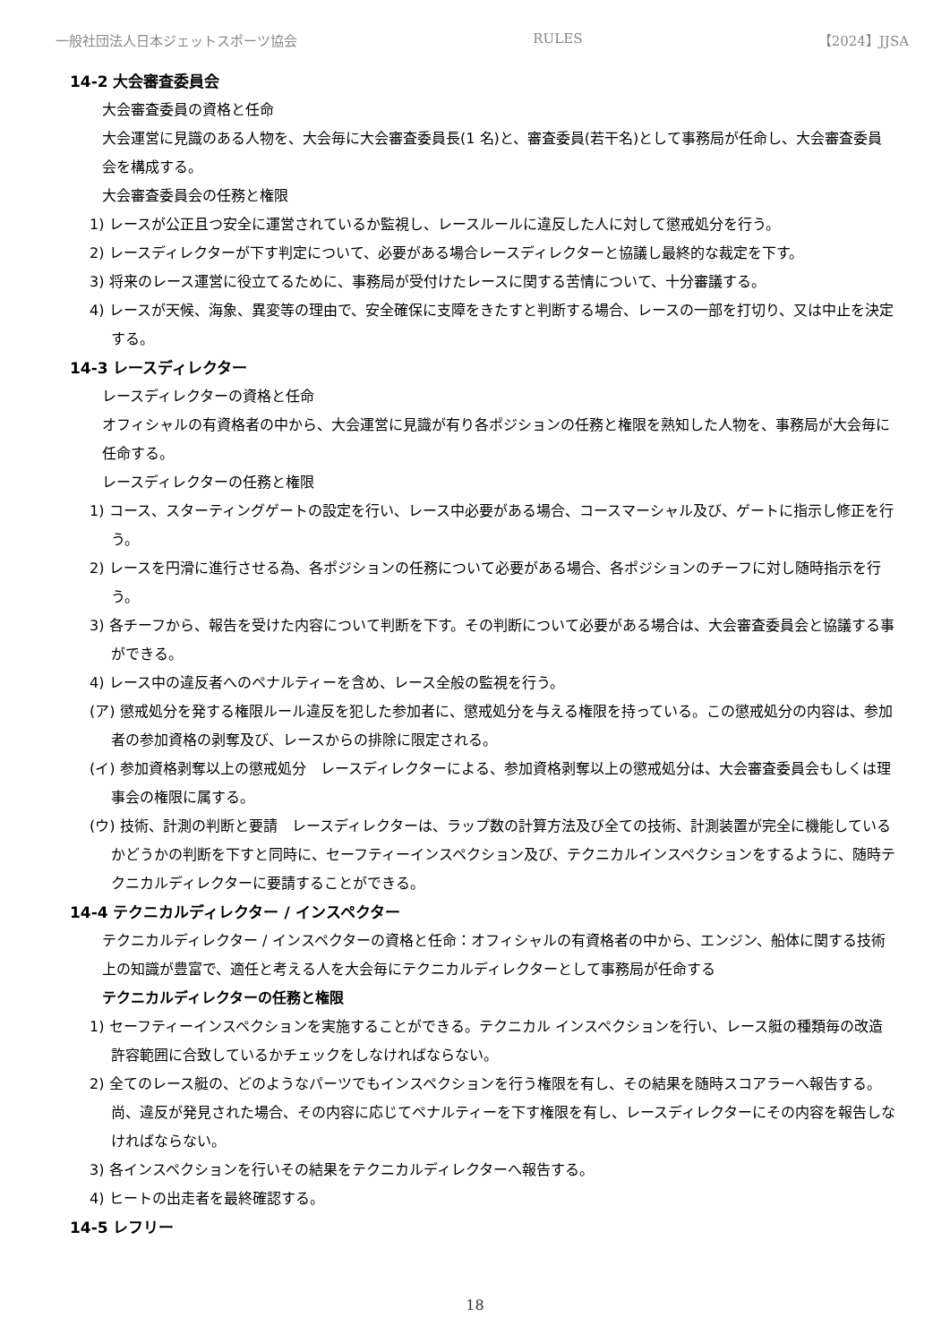一般社団法人日本ジェットスポーツ協会 RULES 【2024】JJSA
14-2 大会審査委員会
大会審査委員の資格と任命
大会運営に見識のある人物を、大会毎に大会審査委員長(1 名)と、審査委員(若干名)として事務局が任命し、大会審査委員会を構成する。
大会審査委員会の任務と権限
1) レースが公正且つ安全に運営されているか監視し、レースルールに違反した人に対して懲戒処分を行う。
2) レースディレクターが下す判定について、必要がある場合レースディレクターと協議し最終的な裁定を下す。
3) 将来のレース運営に役立てるために、事務局が受付けたレースに関する苦情について、十分審議する。
4) レースが天候、海象、異変等の理由で、安全確保に支障をきたすと判断する場合、レースの一部を打切り、又は中止を決定する。
14-3 レースディレクター
レースディレクターの資格と任命
オフィシャルの有資格者の中から、大会運営に見識が有り各ポジションの任務と権限を熟知した人物を、事務局が大会毎に任命する。
レースディレクターの任務と権限
1) コース、スターティングゲートの設定を行い、レース中必要がある場合、コースマーシャル及び、ゲートに指示し修正を行う。
2) レースを円滑に進行させる為、各ポジションの任務について必要がある場合、各ポジションのチーフに対し随時指示を行う。
3) 各チーフから、報告を受けた内容について判断を下す。その判断について必要がある場合は、大会審査委員会と協議する事ができる。
4) レース中の違反者へのペナルティーを含め、レース全般の監視を行う。
(ア) 懲戒処分を発する権限ルール違反を犯した参加者に、懲戒処分を与える権限を持っている。この懲戒処分の内容は、参加者の参加資格の剥奪及び、レースからの排除に限定される。
(イ) 参加資格剥奪以上の懲戒処分　レースディレクターによる、参加資格剥奪以上の懲戒処分は、大会審査委員会もしくは理事会の権限に属する。
(ウ) 技術、計測の判断と要請　レースディレクターは、ラップ数の計算方法及び全ての技術、計測装置が完全に機能しているかどうかの判断を下すと同時に、セーフティーインスペクション及び、テクニカルインスペクションをするように、随時テクニカルディレクターに要請することができる。
14-4 テクニカルディレクター / インスペクター
テクニカルディレクター / インスペクターの資格と任命：オフィシャルの有資格者の中から、エンジン、船体に関する技術上の知識が豊富で、適任と考える人を大会毎にテクニカルディレクターとして事務局が任命する
テクニカルディレクターの任務と権限
1) セーフティーインスペクションを実施することができる。テクニカル インスペクションを行い、レース艇の種類毎の改造許容範囲に合致しているかチェックをしなければならない。
2) 全てのレース艇の、どのようなパーツでもインスペクションを行う権限を有し、その結果を随時スコアラーへ報告する。 尚、違反が発見された場合、その内容に応じてペナルティーを下す権限を有し、レースディレクターにその内容を報告しなければならない。
3) 各インスペクションを行いその結果をテクニカルディレクターへ報告する。
4) ヒートの出走者を最終確認する。
14-5 レフリー
18